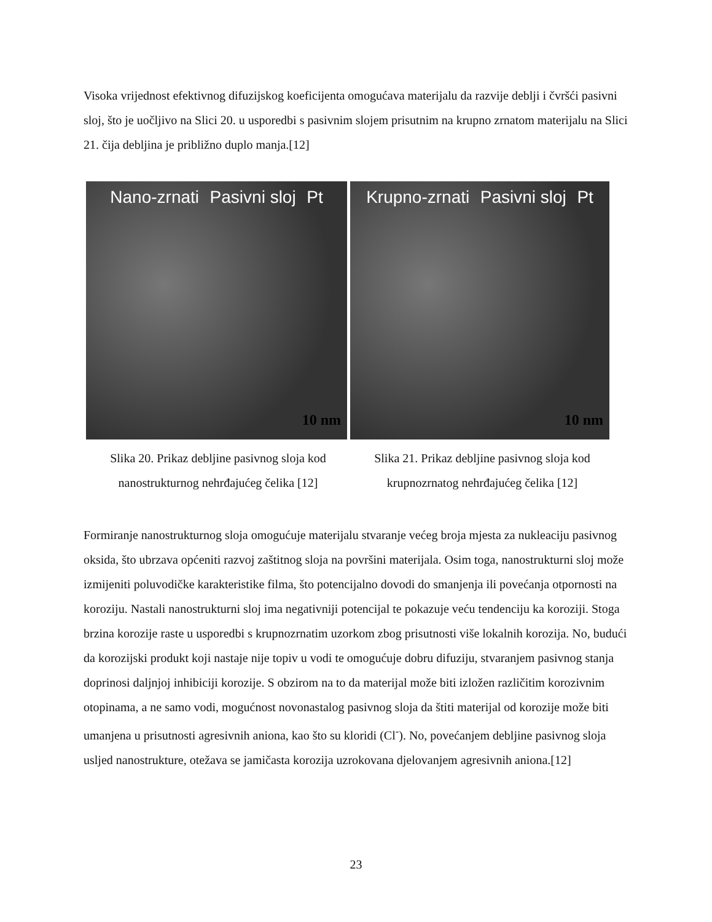Visoka vrijednost efektivnog difuzijskog koeficijenta omogućava materijalu da razvije deblji i čvršći pasivni sloj, što je uočljivo na Slici 20. u usporedbi s pasivnim slojem prisutnim na krupno zrnatom materijalu na Slici 21. čija debljina je približno duplo manja.[12]
Nano-zrnati Pasivni sloj Pt
10 nm
Slika 20. Prikaz debljine pasivnog sloja kod nanostrukturnog nehrđajućeg čelika [12]
Krupno-zrnati Pasivni sloj Pt
10 nm
Slika 21. Prikaz debljine pasivnog sloja kod krupnozrnatog nehrđajućeg čelika [12]
Formiranje nanostrukturnog sloja omogućuje materijalu stvaranje većeg broja mjesta za nukleaciju pasivnog oksida, što ubrzava općeniti razvoj zaštitnog sloja na površini materijala. Osim toga, nanostrukturni sloj može izmijeniti poluvodičke karakteristike filma, što potencijalno dovodi do smanjenja ili povećanja otpornosti na koroziju. Nastali nanostrukturni sloj ima negativniji potencijal te pokazuje veću tendenciju ka koroziji. Stoga brzina korozije raste u usporedbi s krupnozrnatim uzorkom zbog prisutnosti više lokalnih korozija. No, budući da korozijski produkt koji nastaje nije topiv u vodi te omogućuje dobru difuziju, stvaranjem pasivnog stanja doprinosi daljnjoj inhibiciji korozije. S obzirom na to da materijal može biti izložen različitim korozivnim otopinama, a ne samo vodi, mogućnost novonastalog pasivnog sloja da štiti materijal od korozije može biti umanjena u prisutnosti agresivnih aniona, kao što su kloridi (Cl<sup>-</sup>). No, povećanjem debljine pasivnog sloja usljed nanostrukture, otežava se jamičasta korozija uzrokovana djelovanjem agresivnih aniona.[12]
23